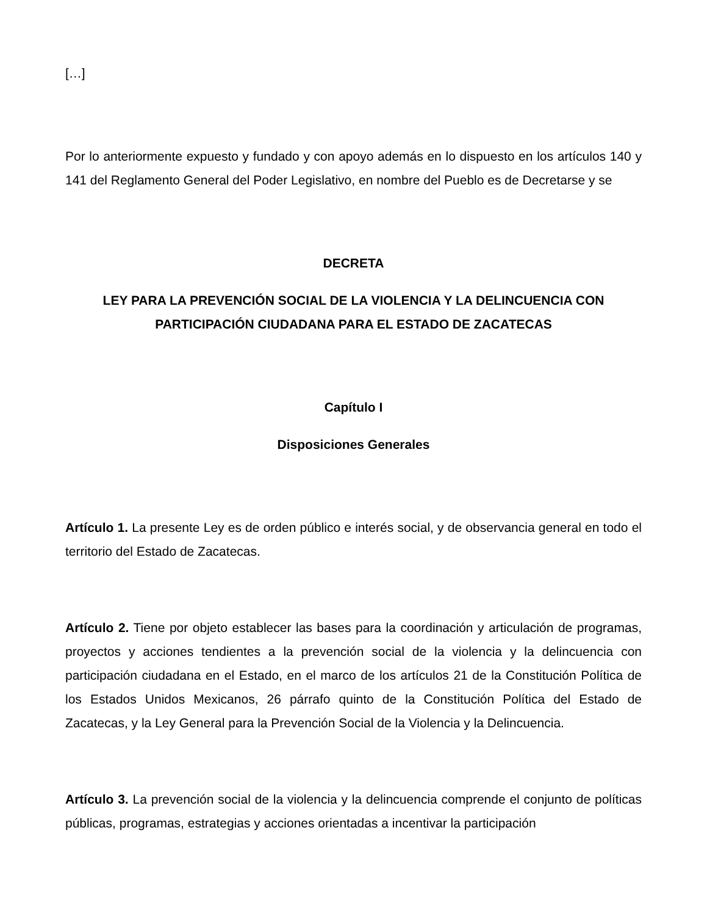[…]
Por lo anteriormente expuesto y fundado y con apoyo además en lo dispuesto en los artículos 140 y 141 del Reglamento General del Poder Legislativo, en nombre del Pueblo es de Decretarse y se
DECRETA
LEY PARA LA PREVENCIÓN SOCIAL DE LA VIOLENCIA Y LA DELINCUENCIA CON PARTICIPACIÓN CIUDADANA PARA EL ESTADO DE ZACATECAS
Capítulo I
Disposiciones Generales
Artículo 1. La presente Ley es de orden público e interés social, y de observancia general en todo el territorio del Estado de Zacatecas.
Artículo 2. Tiene por objeto establecer las bases para la coordinación y articulación de programas, proyectos y acciones tendientes a la prevención social de la violencia y la delincuencia con participación ciudadana en el Estado, en el marco de los artículos 21 de la Constitución Política de los Estados Unidos Mexicanos, 26 párrafo quinto de la Constitución Política del Estado de Zacatecas, y la Ley General para la Prevención Social de la Violencia y la Delincuencia.
Artículo 3. La prevención social de la violencia y la delincuencia comprende el conjunto de políticas públicas, programas, estrategias y acciones orientadas a incentivar la participación